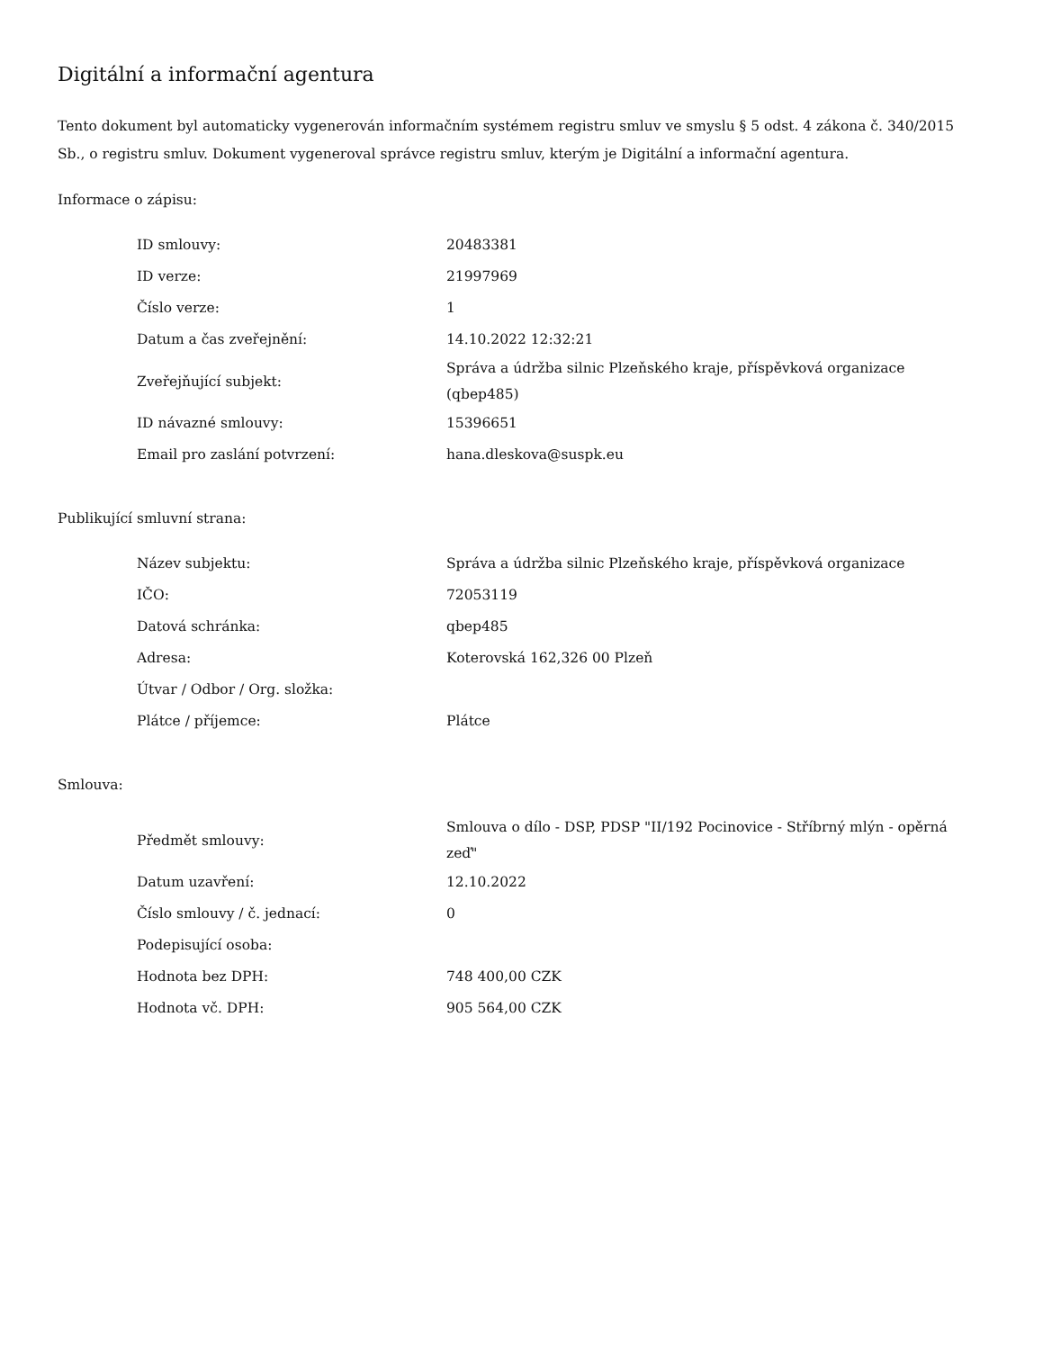Digitální a informační agentura
Tento dokument byl automaticky vygenerován informačním systémem registru smluv ve smyslu § 5 odst. 4 zákona č. 340/2015 Sb., o registru smluv. Dokument vygeneroval správce registru smluv, kterým je Digitální a informační agentura.
Informace o zápisu:
| ID smlouvy: | 20483381 |
| ID verze: | 21997969 |
| Číslo verze: | 1 |
| Datum a čas zveřejnění: | 14.10.2022 12:32:21 |
| Zveřejňující subjekt: | Správa a údržba silnic Plzeňského kraje, příspěvková organizace (qbep485) |
| ID návazné smlouvy: | 15396651 |
| Email pro zaslání potvrzení: | hana.dleskova@suspk.eu |
Publikující smluvní strana:
| Název subjektu: | Správa a údržba silnic Plzeňského kraje, příspěvková organizace |
| IČO: | 72053119 |
| Datová schránka: | qbep485 |
| Adresa: | Koterovská 162,326 00 Plzeň |
| Útvar / Odbor / Org. složka: | |
| Plátce / příjemce: | Plátce |
Smlouva:
| Předmět smlouvy: | Smlouva o dílo - DSP, PDSP "II/192 Pocinovice - Stříbrný mlýn - opěrná zeď" |
| Datum uzavření: | 12.10.2022 |
| Číslo smlouvy / č. jednací: | 0 |
| Podepisující osoba: | |
| Hodnota bez DPH: | 748 400,00 CZK |
| Hodnota vč. DPH: | 905 564,00 CZK |